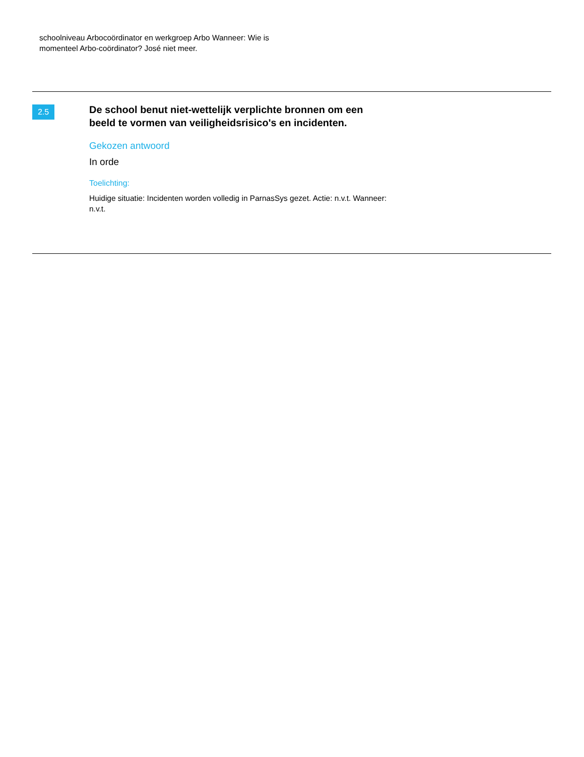schoolniveau Arbocoördinator en werkgroep Arbo Wanneer: Wie is momenteel Arbo-coördinator? José niet meer.
2.5
De school benut niet-wettelijk verplichte bronnen om een beeld te vormen van veiligheidsrisico's en incidenten.
Gekozen antwoord
In orde
Toelichting:
Huidige situatie: Incidenten worden volledig in ParnasSys gezet. Actie: n.v.t. Wanneer: n.v.t.